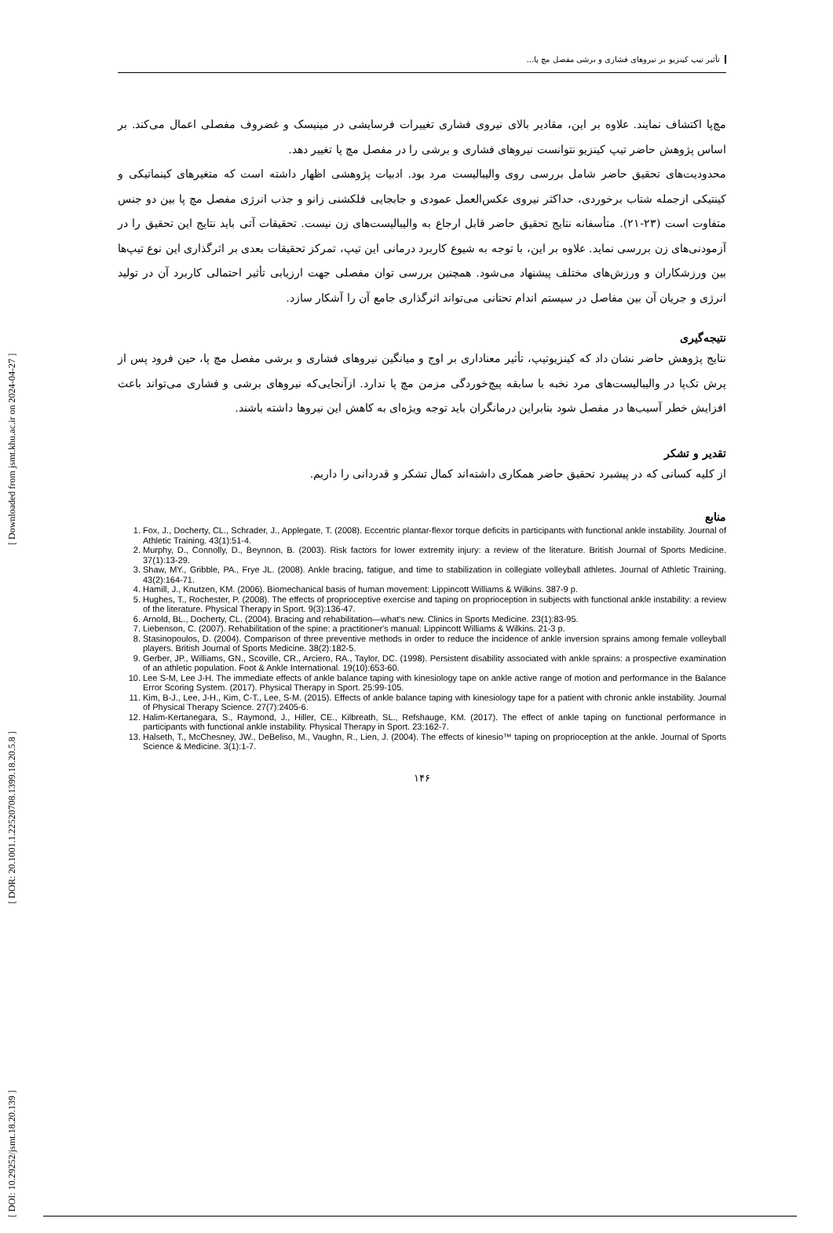[ DOI: 10.29252/jsmt.18.20.139 ] [ DOR: 20.1001.1.22520708.1399.18.20.5.8 ] [ Downloaded from jsmt.khu.ac.ir on 2024-04-27 ]
تأثیر تیپ کینزیو بر نیروهای فشاری و برشی مفصل مچ پا...
مچ‌پا اکتشاف نمایند. علاوه بر این، مقادیر بالای نیروی فشاری تغییرات فرسایشی در مینیسک و غضروف مفصلی اعمال می‌کند. بر اساس پژوهش حاضر تیپ کینزیو نتوانست نیروهای فشاری و برشی را در مفصل مچ پا تغییر دهد.
محدودیت‌های تحقیق حاضر شامل بررسی روی والیبالیست مرد بود. ادبیات پژوهشی اظهار داشته است که متغیرهای کینماتیکی و کینتیکی ازجمله شتاب برخوردی، حداکثر نیروی عکس‌العمل عمودی و جابجایی فلکشنی زانو و جذب انرژی مفصل مچ پا بین دو جنس متفاوت است (۲۳-۲۱). متأسفانه نتایج تحقیق حاضر قابل ارجاع به والیبالیست‌های زن نیست. تحقیقات آتی باید نتایج این تحقیق را در آزمودنی‌های زن بررسی نماید. علاوه بر این، با توجه به شیوع کاربرد درمانی این تیپ، تمرکز تحقیقات بعدی بر اثرگذاری این نوع تیپ‌ها بین ورزشکاران و ورزش‌های مختلف پیشنهاد می‌شود. همچنین بررسی توان مفصلی جهت ارزیابی تأثیر احتمالی کاربرد آن در تولید انرژی و جریان آن بین مفاصل در سیستم اندام تحتانی می‌تواند اثرگذاری جامع آن را آشکار سازد.
نتیجه‌گیری
نتایج پژوهش حاضر نشان داد که کینزیوتیپ، تأثیر معناداری بر اوج و میانگین نیروهای فشاری و برشی مفصل مچ پا، حین فرود پس از پرش تک‌پا در والیبالیست‌های مرد نخبه با سابقه پیچ‌خوردگی مزمن مچ پا ندارد. ازآنجایی‌که نیروهای برشی و فشاری می‌تواند باعث افزایش خطر آسیب‌ها در مفصل شود بنابراین درمانگران باید توجه ویژه‌ای به کاهش این نیروها داشته باشند.
تقدیر و تشکر
از کلیه کسانی که در پیشبرد تحقیق حاضر همکاری داشته‌اند کمال تشکر و قدردانی را داریم.
منابع
1. Fox, J., Docherty, CL., Schrader, J., Applegate, T. (2008). Eccentric plantar-flexor torque deficits in participants with functional ankle instability. Journal of Athletic Training. 43(1):51-4.
2. Murphy, D., Connolly, D., Beynnon, B. (2003). Risk factors for lower extremity injury: a review of the literature. British Journal of Sports Medicine. 37(1):13-29.
3. Shaw, MY., Gribble, PA., Frye JL. (2008). Ankle bracing, fatigue, and time to stabilization in collegiate volleyball athletes. Journal of Athletic Training. 43(2):164-71.
4. Hamill, J., Knutzen, KM. (2006). Biomechanical basis of human movement: Lippincott Williams & Wilkins. 387-9 p.
5. Hughes, T., Rochester, P. (2008). The effects of proprioceptive exercise and taping on proprioception in subjects with functional ankle instability: a review of the literature. Physical Therapy in Sport. 9(3):136-47.
6. Arnold, BL., Docherty, CL. (2004). Bracing and rehabilitation—what's new. Clinics in Sports Medicine. 23(1):83-95.
7. Liebenson, C. (2007). Rehabilitation of the spine: a practitioner's manual: Lippincott Williams & Wilkins. 21-3 p.
8. Stasinopoulos, D. (2004). Comparison of three preventive methods in order to reduce the incidence of ankle inversion sprains among female volleyball players. British Journal of Sports Medicine. 38(2):182-5.
9. Gerber, JP., Williams, GN., Scoville, CR., Arciero, RA., Taylor, DC. (1998). Persistent disability associated with ankle sprains: a prospective examination of an athletic population. Foot & Ankle International. 19(10):653-60.
10. Lee S-M, Lee J-H. The immediate effects of ankle balance taping with kinesiology tape on ankle active range of motion and performance in the Balance Error Scoring System. (2017). Physical Therapy in Sport. 25:99-105.
11. Kim, B-J., Lee, J-H., Kim, C-T., Lee, S-M. (2015). Effects of ankle balance taping with kinesiology tape for a patient with chronic ankle instability. Journal of Physical Therapy Science. 27(7):2405-6.
12. Halim-Kertanegara, S., Raymond, J., Hiller, CE., Kilbreath, SL., Refshauge, KM. (2017). The effect of ankle taping on functional performance in participants with functional ankle instability. Physical Therapy in Sport. 23:162-7.
13. Halseth, T., McChesney, JW., DeBeliso, M., Vaughn, R., Lien, J. (2004). The effects of kinesio™ taping on proprioception at the ankle. Journal of Sports Science & Medicine. 3(1):1-7.
۱۴۶